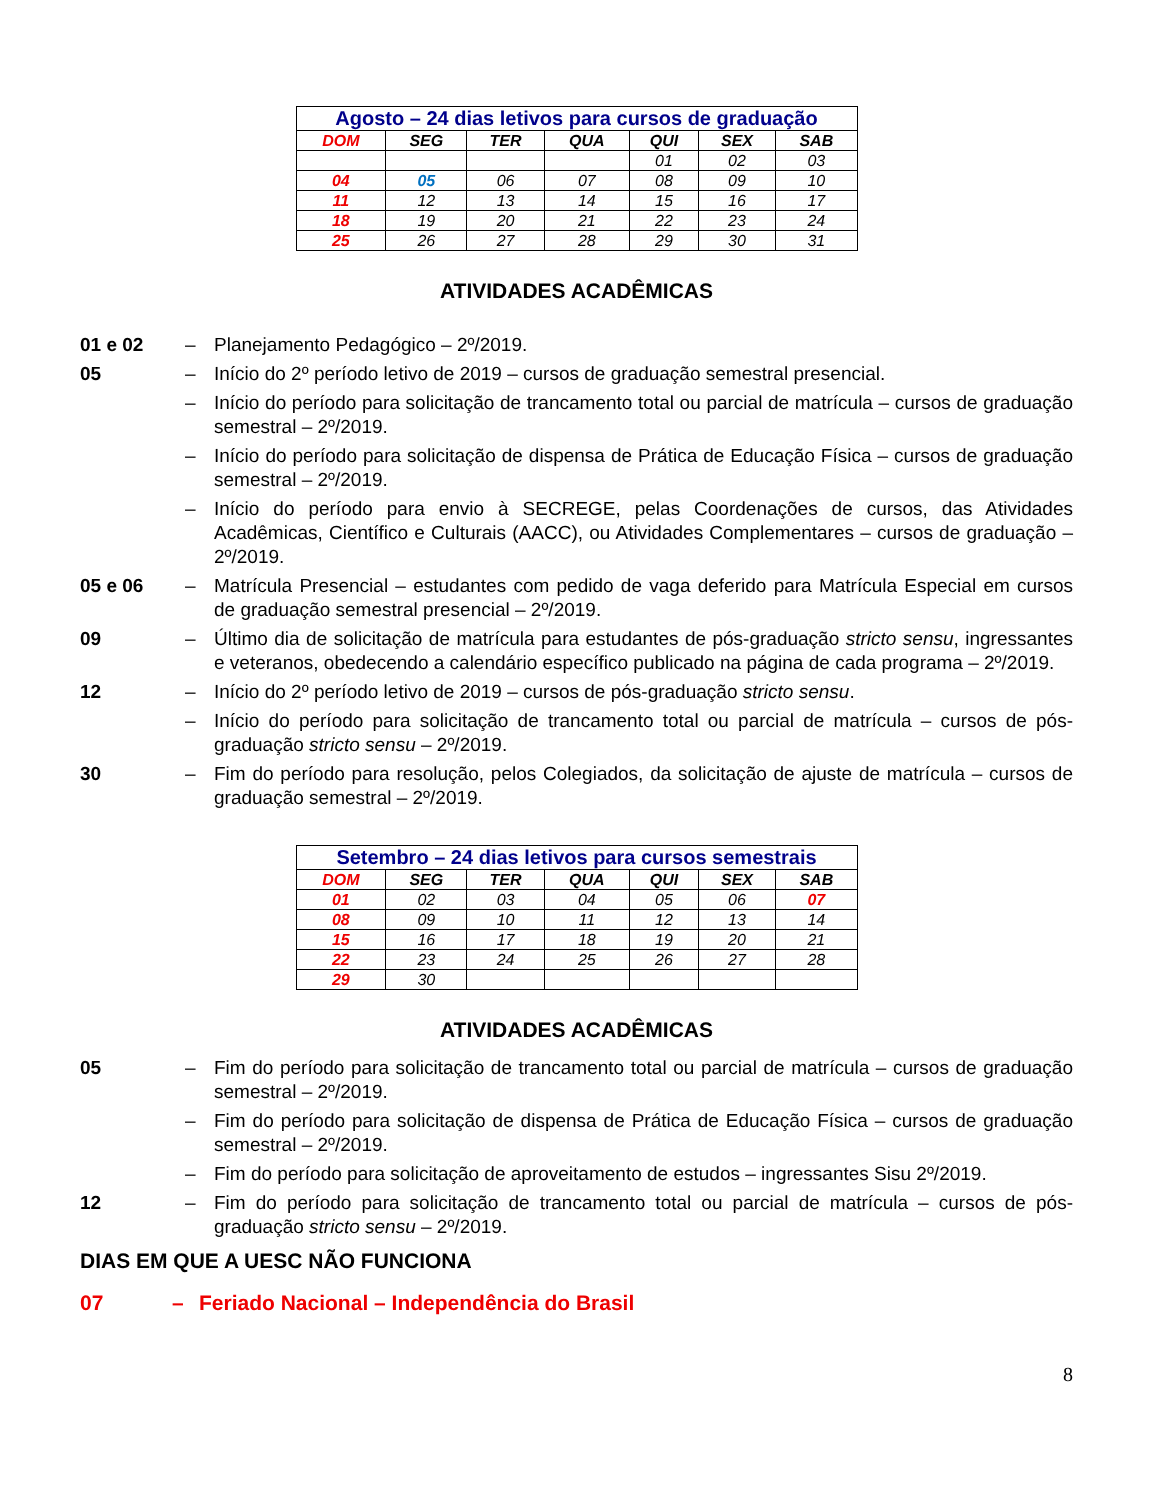| Agosto – 24 dias letivos para cursos de graduação | | | | | | |
| DOM | SEG | TER | QUA | QUI | SEX | SAB |
| | | | | 01 | 02 | 03 |
| 04 | 05 | 06 | 07 | 08 | 09 | 10 |
| 11 | 12 | 13 | 14 | 15 | 16 | 17 |
| 18 | 19 | 20 | 21 | 22 | 23 | 24 |
| 25 | 26 | 27 | 28 | 29 | 30 | 31 |
ATIVIDADES ACADÊMICAS
01 e 02 – Planejamento Pedagógico – 2º/2019.
05 – Início do 2º período letivo de 2019 – cursos de graduação semestral presencial.
– Início do período para solicitação de trancamento total ou parcial de matrícula – cursos de graduação semestral – 2º/2019.
– Início do período para solicitação de dispensa de Prática de Educação Física – cursos de graduação semestral – 2º/2019.
– Início do período para envio à SECREGE, pelas Coordenações de cursos, das Atividades Acadêmicas, Científico e Culturais (AACC), ou Atividades Complementares – cursos de graduação – 2º/2019.
05 e 06 – Matrícula Presencial – estudantes com pedido de vaga deferido para Matrícula Especial em cursos de graduação semestral presencial – 2º/2019.
09 – Último dia de solicitação de matrícula para estudantes de pós-graduação stricto sensu, ingressantes e veteranos, obedecendo a calendário específico publicado na página de cada programa – 2º/2019.
12 – Início do 2º período letivo de 2019 – cursos de pós-graduação stricto sensu.
– Início do período para solicitação de trancamento total ou parcial de matrícula – cursos de pós-graduação stricto sensu – 2º/2019.
30 – Fim do período para resolução, pelos Colegiados, da solicitação de ajuste de matrícula – cursos de graduação semestral – 2º/2019.
| Setembro – 24 dias letivos para cursos semestrais | | | | | | |
| DOM | SEG | TER | QUA | QUI | SEX | SAB |
| 01 | 02 | 03 | 04 | 05 | 06 | 07 |
| 08 | 09 | 10 | 11 | 12 | 13 | 14 |
| 15 | 16 | 17 | 18 | 19 | 20 | 21 |
| 22 | 23 | 24 | 25 | 26 | 27 | 28 |
| 29 | 30 | | | | | |
ATIVIDADES ACADÊMICAS
05 – Fim do período para solicitação de trancamento total ou parcial de matrícula – cursos de graduação semestral – 2º/2019.
– Fim do período para solicitação de dispensa de Prática de Educação Física – cursos de graduação semestral – 2º/2019.
– Fim do período para solicitação de aproveitamento de estudos – ingressantes Sisu 2º/2019.
12 – Fim do período para solicitação de trancamento total ou parcial de matrícula – cursos de pós-graduação stricto sensu – 2º/2019.
DIAS EM QUE A UESC NÃO FUNCIONA
07 – Feriado Nacional – Independência do Brasil
8